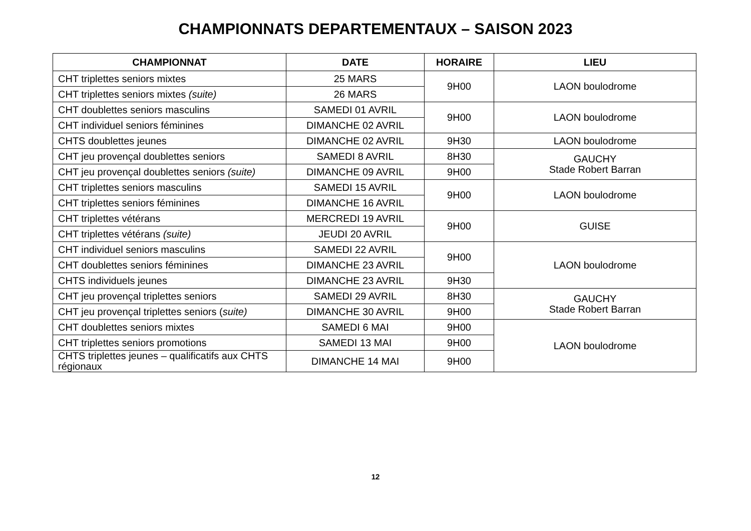CHAMPIONNATS DEPARTEMENTAUX – SAISON 2023
| CHAMPIONNAT | DATE | HORAIRE | LIEU |
| --- | --- | --- | --- |
| CHT triplettes seniors mixtes | 25 MARS | 9H00 | LAON boulodrome |
| CHT triplettes seniors mixtes (suite) | 26 MARS | | |
| CHT doublettes seniors masculins | SAMEDI 01 AVRIL | 9H00 | LAON boulodrome |
| CHT individuel seniors féminines | DIMANCHE 02 AVRIL | | |
| CHTS doublettes jeunes | DIMANCHE 02 AVRIL | 9H30 | LAON boulodrome |
| CHT jeu provençal doublettes seniors | SAMEDI 8 AVRIL | 8H30 | GAUCHY Stade Robert Barran |
| CHT jeu provençal doublettes seniors (suite) | DIMANCHE 09 AVRIL | 9H00 | |
| CHT triplettes seniors masculins | SAMEDI 15 AVRIL | 9H00 | LAON boulodrome |
| CHT triplettes seniors féminines | DIMANCHE 16 AVRIL | | |
| CHT triplettes vétérans | MERCREDI 19 AVRIL | 9H00 | GUISE |
| CHT triplettes vétérans (suite) | JEUDI 20 AVRIL | | |
| CHT individuel seniors masculins | SAMEDI 22 AVRIL | 9H00 | LAON boulodrome |
| CHT doublettes seniors féminines | DIMANCHE 23 AVRIL | | |
| CHTS individuels jeunes | DIMANCHE 23 AVRIL | 9H30 | |
| CHT jeu provençal triplettes seniors | SAMEDI 29 AVRIL | 8H30 | GAUCHY Stade Robert Barran |
| CHT jeu provençal triplettes seniors ( suite) | DIMANCHE 30 AVRIL | 9H00 | |
| CHT doublettes seniors mixtes | SAMEDI 6 MAI | 9H00 | LAON boulodrome |
| CHT triplettes seniors promotions | SAMEDI 13 MAI | 9H00 | |
| CHTS triplettes jeunes – qualificatifs aux CHTS régionaux | DIMANCHE 14 MAI | 9H00 | |
12